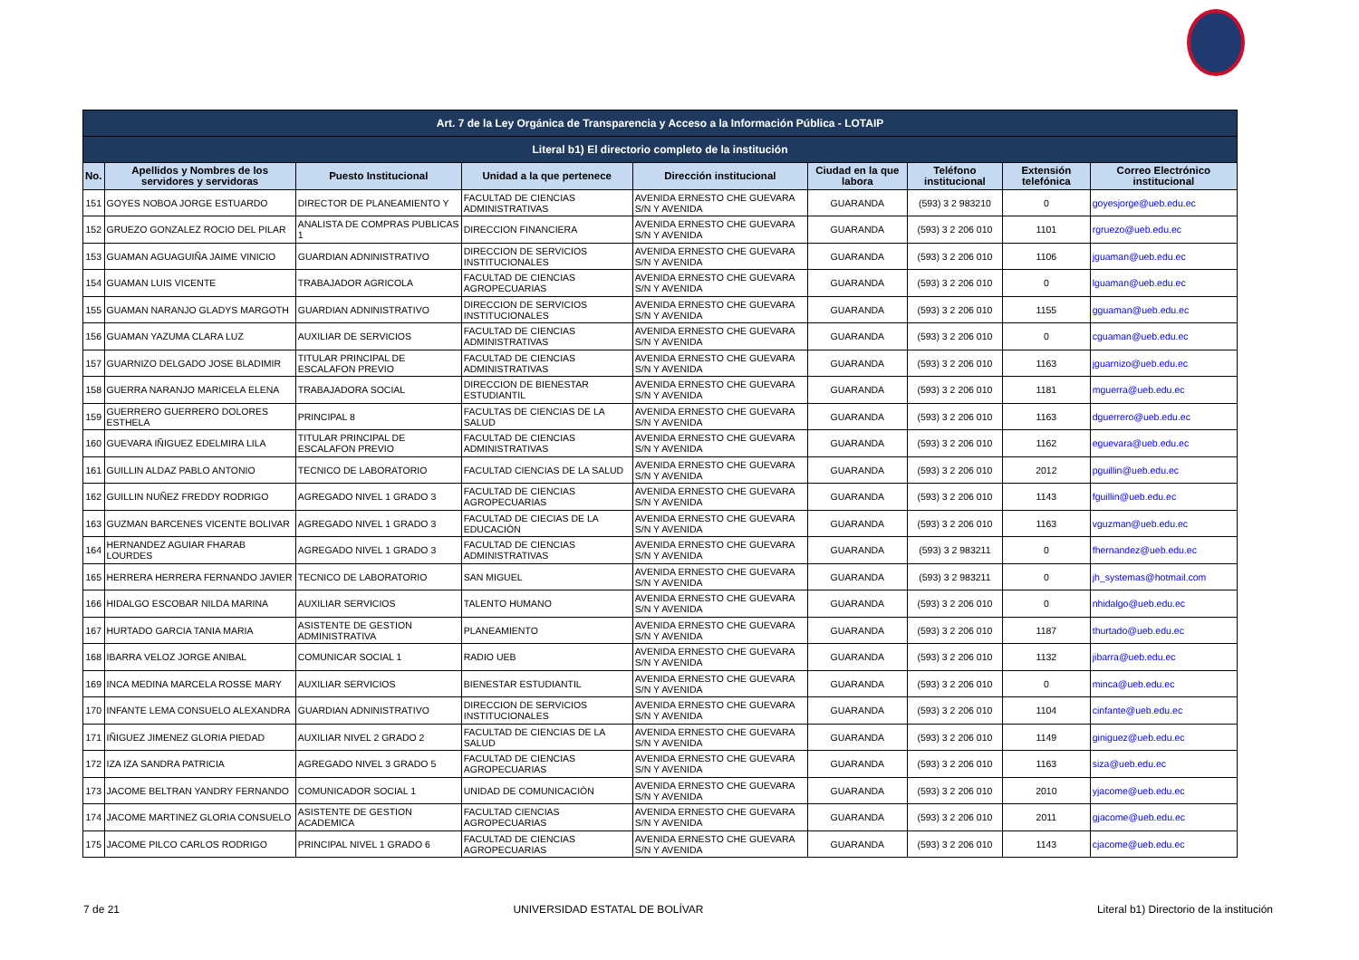| Art. 7 de la Ley Orgánica de Transparencia y Acceso a la Información Pública - LOTAIP | | | | | | | | |
| Literal b1) El directorio completo de la institución | | | | | | | | |
| No. | Apellidos y Nombres de los servidores y servidoras | Puesto Institucional | Unidad a la que pertenece | Dirección institucional | Ciudad en la que labora | Teléfono institucional | Extensión telefónica | Correo Electrónico institucional |
| 151 | GOYES NOBOA JORGE ESTUARDO | DIRECTOR DE PLANEAMIENTO Y | FACULTAD DE CIENCIAS ADMINISTRATIVAS | AVENIDA ERNESTO CHE GUEVARA S/N Y AVENIDA | GUARANDA | (593) 3 2 983210 | 0 | goyesjorge@ueb.edu.ec |
| 152 | GRUEZO GONZALEZ ROCIO DEL PILAR | ANALISTA DE COMPRAS PUBLICAS 1 | DIRECCION FINANCIERA | AVENIDA ERNESTO CHE GUEVARA S/N Y AVENIDA | GUARANDA | (593) 3 2 206 010 | 1101 | rgruezo@ueb.edu.ec |
| 153 | GUAMAN AGUAGUIÑA JAIME VINICIO | GUARDIAN ADNINISTRATIVO | DIRECCION DE SERVICIOS INSTITUCIONALES | AVENIDA ERNESTO CHE GUEVARA S/N Y AVENIDA | GUARANDA | (593) 3 2 206 010 | 1106 | jguaman@ueb.edu.ec |
| 154 | GUAMAN LUIS VICENTE | TRABAJADOR AGRICOLA | FACULTAD DE CIENCIAS AGROPECUARIAS | AVENIDA ERNESTO CHE GUEVARA S/N Y AVENIDA | GUARANDA | (593) 3 2 206 010 | 0 | lguaman@ueb.edu.ec |
| 155 | GUAMAN NARANJO GLADYS MARGOTH | GUARDIAN ADNINISTRATIVO | DIRECCION DE SERVICIOS INSTITUCIONALES | AVENIDA ERNESTO CHE GUEVARA S/N Y AVENIDA | GUARANDA | (593) 3 2 206 010 | 1155 | gguaman@ueb.edu.ec |
| 156 | GUAMAN YAZUMA CLARA LUZ | AUXILIAR DE SERVICIOS | FACULTAD DE CIENCIAS ADMINISTRATIVAS | AVENIDA ERNESTO CHE GUEVARA S/N Y AVENIDA | GUARANDA | (593) 3 2 206 010 | 0 | cguaman@ueb.edu.ec |
| 157 | GUARNIZO DELGADO JOSE BLADIMIR | TITULAR PRINCIPAL DE ESCALAFON PREVIO | FACULTAD DE CIENCIAS ADMINISTRATIVAS | AVENIDA ERNESTO CHE GUEVARA S/N Y AVENIDA | GUARANDA | (593) 3 2 206 010 | 1163 | jguarnizo@ueb.edu.ec |
| 158 | GUERRA NARANJO MARICELA ELENA | TRABAJADORA SOCIAL | DIRECCION DE BIENESTAR ESTUDIANTIL | AVENIDA ERNESTO CHE GUEVARA S/N Y AVENIDA | GUARANDA | (593) 3 2 206 010 | 1181 | mguerra@ueb.edu.ec |
| 159 | GUERRERO GUERRERO DOLORES ESTHELA | PRINCIPAL 8 | FACULTAS DE CIENCIAS DE LA SALUD | AVENIDA ERNESTO CHE GUEVARA S/N Y AVENIDA | GUARANDA | (593) 3 2 206 010 | 1163 | dguerrero@ueb.edu.ec |
| 160 | GUEVARA IÑIGUEZ EDELMIRA LILA | TITULAR PRINCIPAL DE ESCALAFON PREVIO | FACULTAD DE CIENCIAS ADMINISTRATIVAS | AVENIDA ERNESTO CHE GUEVARA S/N Y AVENIDA | GUARANDA | (593) 3 2 206 010 | 1162 | eguevara@ueb.edu.ec |
| 161 | GUILLIN ALDAZ PABLO ANTONIO | TECNICO DE LABORATORIO | FACULTAD CIENCIAS DE LA SALUD | AVENIDA ERNESTO CHE GUEVARA S/N Y AVENIDA | GUARANDA | (593) 3 2 206 010 | 2012 | pguillin@ueb.edu.ec |
| 162 | GUILLIN NUÑEZ FREDDY RODRIGO | AGREGADO NIVEL 1 GRADO 3 | FACULTAD DE CIENCIAS AGROPECUARIAS | AVENIDA ERNESTO CHE GUEVARA S/N Y AVENIDA | GUARANDA | (593) 3 2 206 010 | 1143 | fguillin@ueb.edu.ec |
| 163 | GUZMAN BARCENES VICENTE BOLIVAR | AGREGADO NIVEL 1 GRADO 3 | FACULTAD DE CIECIAS DE LA EDUCACIÓN | AVENIDA ERNESTO CHE GUEVARA S/N Y AVENIDA | GUARANDA | (593) 3 2 206 010 | 1163 | vguzman@ueb.edu.ec |
| 164 | HERNANDEZ AGUIAR FHARAB LOURDES | AGREGADO NIVEL 1 GRADO 3 | FACULTAD DE CIENCIAS ADMINISTRATIVAS | AVENIDA ERNESTO CHE GUEVARA S/N Y AVENIDA | GUARANDA | (593) 3 2 983211 | 0 | fhernandez@ueb.edu.ec |
| 165 | HERRERA HERRERA FERNANDO JAVIER | TECNICO DE LABORATORIO | SAN MIGUEL | AVENIDA ERNESTO CHE GUEVARA S/N Y AVENIDA | GUARANDA | (593) 3 2 983211 | 0 | jh_systemas@hotmail.com |
| 166 | HIDALGO ESCOBAR NILDA MARINA | AUXILIAR SERVICIOS | TALENTO HUMANO | AVENIDA ERNESTO CHE GUEVARA S/N Y AVENIDA | GUARANDA | (593) 3 2 206 010 | 0 | nhidalgo@ueb.edu.ec |
| 167 | HURTADO GARCIA TANIA MARIA | ASISTENTE DE GESTION ADMINISTRATIVA | PLANEAMIENTO | AVENIDA ERNESTO CHE GUEVARA S/N Y AVENIDA | GUARANDA | (593) 3 2 206 010 | 1187 | thurtado@ueb.edu.ec |
| 168 | IBARRA VELOZ JORGE ANIBAL | COMUNICAR SOCIAL 1 | RADIO UEB | AVENIDA ERNESTO CHE GUEVARA S/N Y AVENIDA | GUARANDA | (593) 3 2 206 010 | 1132 | jibarra@ueb.edu.ec |
| 169 | INCA MEDINA MARCELA ROSSE MARY | AUXILIAR SERVICIOS | BIENESTAR ESTUDIANTIL | AVENIDA ERNESTO CHE GUEVARA S/N Y AVENIDA | GUARANDA | (593) 3 2 206 010 | 0 | minca@ueb.edu.ec |
| 170 | INFANTE LEMA CONSUELO ALEXANDRA | GUARDIAN ADNINISTRATIVO | DIRECCION DE SERVICIOS INSTITUCIONALES | AVENIDA ERNESTO CHE GUEVARA S/N Y AVENIDA | GUARANDA | (593) 3 2 206 010 | 1104 | cinfante@ueb.edu.ec |
| 171 | IÑIGUEZ JIMENEZ GLORIA PIEDAD | AUXILIAR NIVEL 2 GRADO 2 | FACULTAD DE CIENCIAS DE LA SALUD | AVENIDA ERNESTO CHE GUEVARA S/N Y AVENIDA | GUARANDA | (593) 3 2 206 010 | 1149 | giniguez@ueb.edu.ec |
| 172 | IZA IZA SANDRA PATRICIA | AGREGADO NIVEL 3 GRADO 5 | FACULTAD DE CIENCIAS AGROPECUARIAS | AVENIDA ERNESTO CHE GUEVARA S/N Y AVENIDA | GUARANDA | (593) 3 2 206 010 | 1163 | siza@ueb.edu.ec |
| 173 | JACOME BELTRAN YANDRY FERNANDO | COMUNICADOR SOCIAL 1 | UNIDAD DE COMUNICACIÓN | AVENIDA ERNESTO CHE GUEVARA S/N Y AVENIDA | GUARANDA | (593) 3 2 206 010 | 2010 | yjacome@ueb.edu.ec |
| 174 | JACOME MARTINEZ GLORIA CONSUELO | ASISTENTE DE GESTION ACADEMICA | FACULTAD CIENCIAS AGROPECUARIAS | AVENIDA ERNESTO CHE GUEVARA S/N Y AVENIDA | GUARANDA | (593) 3 2 206 010 | 2011 | gjacome@ueb.edu.ec |
| 175 | JACOME PILCO CARLOS RODRIGO | PRINCIPAL NIVEL 1 GRADO 6 | FACULTAD DE CIENCIAS AGROPECUARIAS | AVENIDA ERNESTO CHE GUEVARA S/N Y AVENIDA | GUARANDA | (593) 3 2 206 010 | 1143 | cjacome@ueb.edu.ec |
7 de 21 UNIVERSIDAD ESTATAL DE BOLÍVAR Literal b1) Directorio de la institución